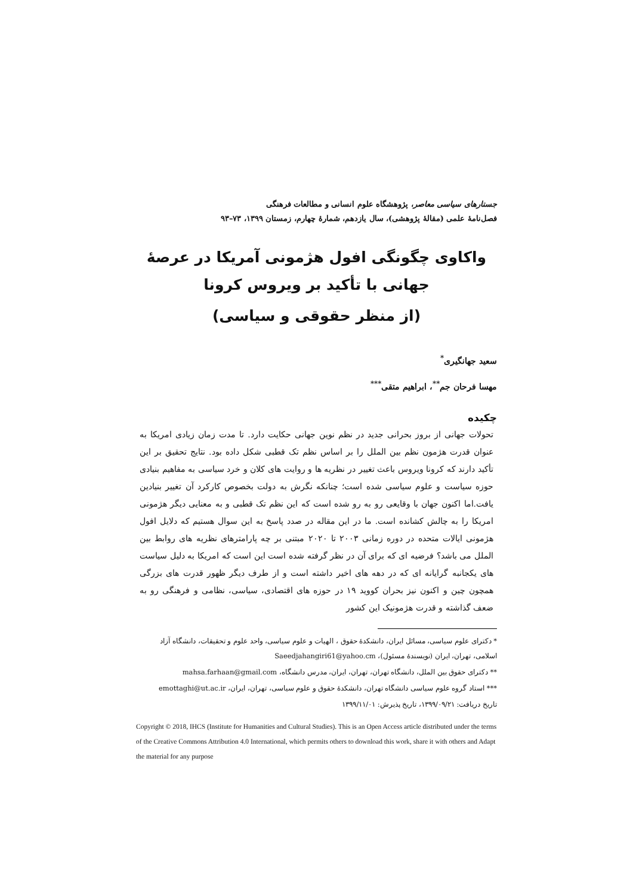جستارهای سیاسی معاصر، پژوهشگاه علوم انسانی و مطالعات فرهنگی
فصل‌نامهٔ علمی (مقالهٔ پژوهشی)، سال یازدهم، شمارهٔ چهارم، زمستان ۱۳۹۹، ۷۳–۹۳
واکاوی چگونگی افول هژمونی آمریکا در عرصهٔ جهانی با تأکید بر ویروس کرونا
(از منظر حقوقی و سیاسی)
سعید جهانگیری<sup>*</sup>
مهسا فرحان جم<sup>**</sup>، ابراهیم متقی<sup>***</sup>
چکیده
تحولات جهانی از بروز بحرانی جدید در نظم نوین جهانی حکایت دارد. تا مدت زمان زیادی امریکا به عنوان قدرت هژمون نظم بین الملل را بر اساس نظم تک قطبی شکل داده بود. نتایج تحقیق بر این تأکید دارند که کرونا ویروس باعث تغییر در نظریه ها و روایت های کلان و خرد سیاسی به مفاهیم بنیادی حوزه سیاست و علوم سیاسی شده است؛ چنانکه نگرش به دولت بخصوص کارکرد آن تغییر بنیادین یافت.اما اکنون جهان با وقایعی رو به رو شده است که این نظم تک قطبی و به معنایی دیگر هژمونی امریکا را به چالش کشانده است. ما در این مقاله در صدد پاسخ به این سوال هستیم که دلایل افول هژمونی ایالات متحده در دوره زمانی ۲۰۰۳ تا ۲۰۲۰ مبتنی بر چه پارامترهای نظریه های روابط بین الملل می باشد؟ فرضیه ای که برای آن در نظر گرفته شده است این است که امریکا به دلیل سیاست های یکجانبه گرایانه ای که در دهه های اخیر داشته است و از طرف دیگر ظهور قدرت های بزرگی همچون چین و اکنون نیز بحران کووید ۱۹ در حوزه های اقتصادی، سیاسی، نظامی و فرهنگی رو به ضعف گذاشته و قدرت هژمونیک این کشور
* دکترای علوم سیاسی، مسائل ایران، دانشکدهٔ حقوق ، الهیات و علوم سیاسی، واحد علوم و تحقیقات، دانشگاه آزاد اسلامی، تهران، ایران (نویسندهٔ مسئول)، Saeedjahangiri61@yahoo.cm
** دکترای حقوق بین الملل، دانشگاه تهران، تهران، ایران، مدرس دانشگاه، mahsa.farhaan@gmail.com
*** استاد گروه علوم سیاسی دانشگاه تهران، دانشکدهٔ حقوق و علوم سیاسی، تهران، ایران، emottaghi@ut.ac.ir
تاریخ دریافت: ۱۳۹۹/۰۹/۲۱، تاریخ پذیرش: ۱۳۹۹/۱۱/۰۱
Copyright © 2018, IHCS (Institute for Humanities and Cultural Studies). This is an Open Access article distributed under the terms of the Creative Commons Attribution 4.0 International, which permits others to download this work, share it with others and Adapt the material for any purpose